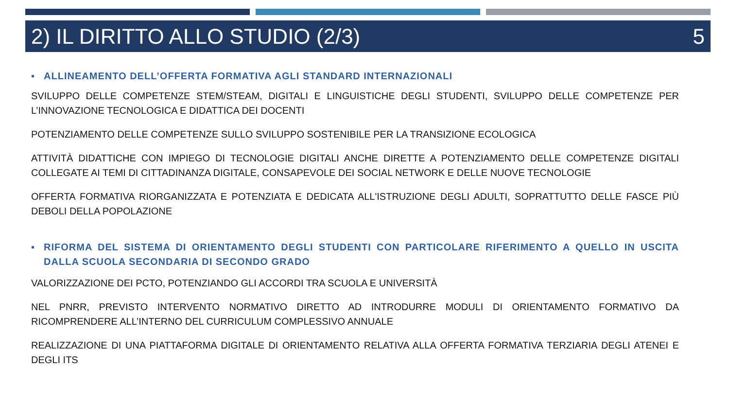2) IL DIRITTO ALLO STUDIO (2/3) 5
▪ ALLINEAMENTO DELL’OFFERTA FORMATIVA AGLI STANDARD INTERNAZIONALI
SVILUPPO DELLE COMPETENZE STEM/STEAM, DIGITALI E LINGUISTICHE DEGLI STUDENTI, SVILUPPO DELLE COMPETENZE PER L’INNOVAZIONE TECNOLOGICA E DIDATTICA DEI DOCENTI
POTENZIAMENTO DELLE COMPETENZE SULLO SVILUPPO SOSTENIBILE PER LA TRANSIZIONE ECOLOGICA
ATTIVITÀ DIDATTICHE CON IMPIEGO DI TECNOLOGIE DIGITALI ANCHE DIRETTE A POTENZIAMENTO DELLE COMPETENZE DIGITALI COLLEGATE AI TEMI DI CITTADINANZA DIGITALE, CONSAPEVOLE DEI SOCIAL NETWORK E DELLE NUOVE TECNOLOGIE
OFFERTA FORMATIVA RIORGANIZZATA E POTENZIATA E DEDICATA ALL'ISTRUZIONE DEGLI ADULTI, SOPRATTUTTO DELLE FASCE PIÙ DEBOLI DELLA POPOLAZIONE
▪ RIFORMA DEL SISTEMA DI ORIENTAMENTO DEGLI STUDENTI CON PARTICOLARE RIFERIMENTO A QUELLO IN USCITA DALLA SCUOLA SECONDARIA DI SECONDO GRADO
VALORIZZAZIONE DEI PCTO, POTENZIANDO GLI ACCORDI TRA SCUOLA E UNIVERSITÀ
NEL PNRR, PREVISTO INTERVENTO NORMATIVO DIRETTO AD INTRODURRE MODULI DI ORIENTAMENTO FORMATIVO DA RICOMPRENDERE ALL’INTERNO DEL CURRICULUM COMPLESSIVO ANNUALE
REALIZZAZIONE DI UNA PIATTAFORMA DIGITALE DI ORIENTAMENTO RELATIVA ALLA OFFERTA FORMATIVA TERZIARIA DEGLI ATENEI E DEGLI ITS